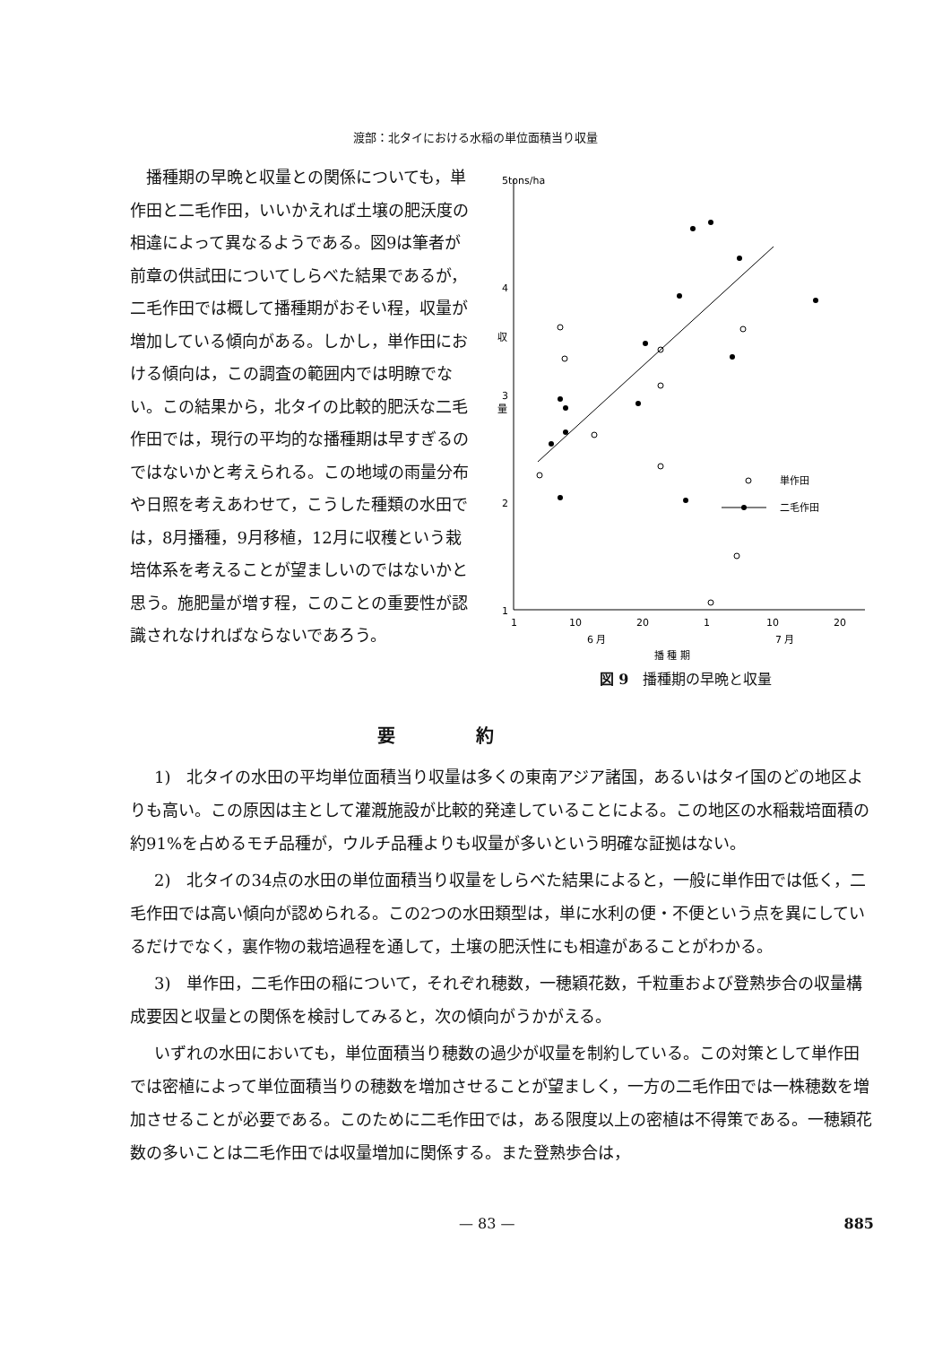渡部：北タイにおける水稲の単位面積当り収量
　播種期の早晩と収量との関係についても，単作田と二毛作田，いいかえれば土壌の肥沃度の相違によって異なるようである。図9は筆者が前章の供試田についてしらべた結果であるが，二毛作田では概して播種期がおそい程，収量が増加している傾向がある。しかし，単作田における傾向は，この調査の範囲内では明瞭でない。この結果から，北タイの比較的肥沃な二毛作田では，現行の平均的な播種期は早すぎるのではないかと考えられる。この地域の雨量分布や日照を考えあわせて，こうした種類の水田では，8月播種，9月移植，12月に収穫という栽培体系を考えることが望ましいのではないかと思う。施肥量が増す程，このことの重要性が認識されなければならないであろう。
5
tons/ha
4
3
2
1
収
量
1
10
20
1
10
20
6 月
7 月
播 種 期
単作田
二毛作田
図 9　播種期の早晩と収量
要約
1)　北タイの水田の平均単位面積当り収量は多くの東南アジア諸国，あるいはタイ国のどの地区よりも高い。この原因は主として灌漑施設が比較的発達していることによる。この地区の水稲栽培面積の約91%を占めるモチ品種が，ウルチ品種よりも収量が多いという明確な証拠はない。
2)　北タイの34点の水田の単位面積当り収量をしらべた結果によると，一般に単作田では低く，二毛作田では高い傾向が認められる。この2つの水田類型は，単に水利の便・不便という点を異にしているだけでなく，裏作物の栽培過程を通して，土壌の肥沃性にも相違があることがわかる。
3)　単作田，二毛作田の稲について，それぞれ穂数，一穂穎花数，千粒重および登熟歩合の収量構成要因と収量との関係を検討してみると，次の傾向がうかがえる。
いずれの水田においても，単位面積当り穂数の過少が収量を制約している。この対策として単作田では密植によって単位面積当りの穂数を増加させることが望ましく，一方の二毛作田では一株穂数を増加させることが必要である。このために二毛作田では，ある限度以上の密植は不得策である。一穂穎花数の多いことは二毛作田では収量増加に関係する。また登熟歩合は，
— 83 — 885